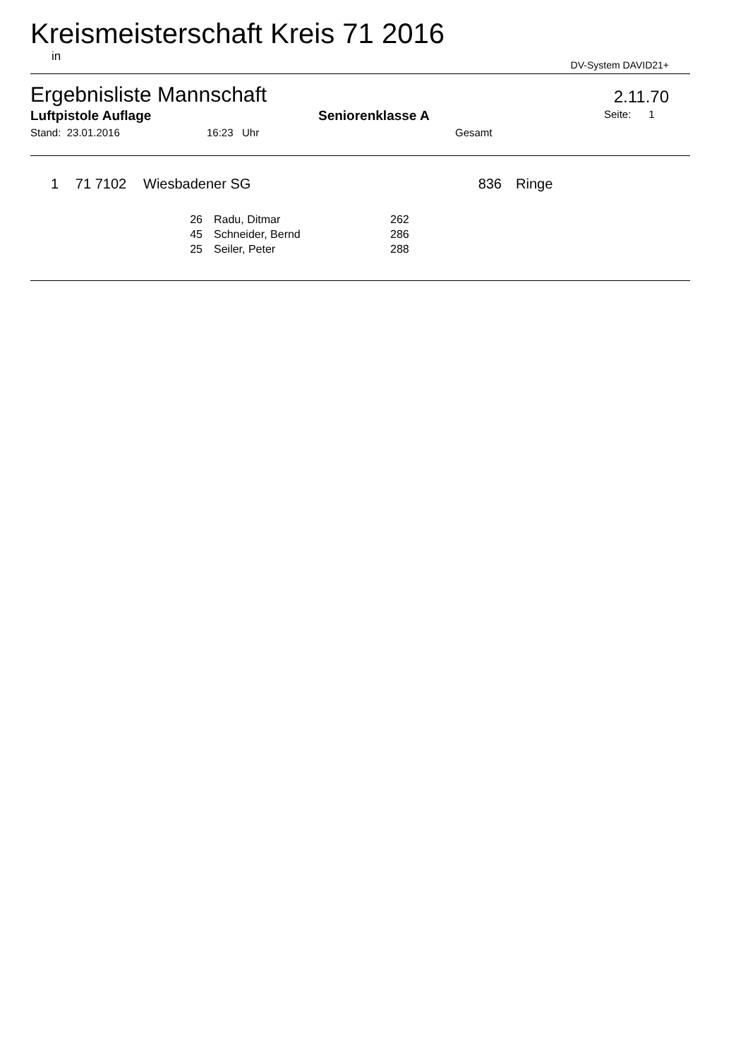Kreismeisterschaft Kreis 71 2016
in DV-System DAVID21+
Ergebnisliste Mannschaft 2.11.70
Luftpistole Auflage Seniorenklasse A Seite: 1
Stand: 23.01.2016 16:23 Uhr Gesamt
| 1 | 71 7102 | Wiesbadener SG | 836 | Ringe |
| 26 | Radu, Ditmar | 262 |
| 45 | Schneider, Bernd | 286 |
| 25 | Seiler, Peter | 288 |